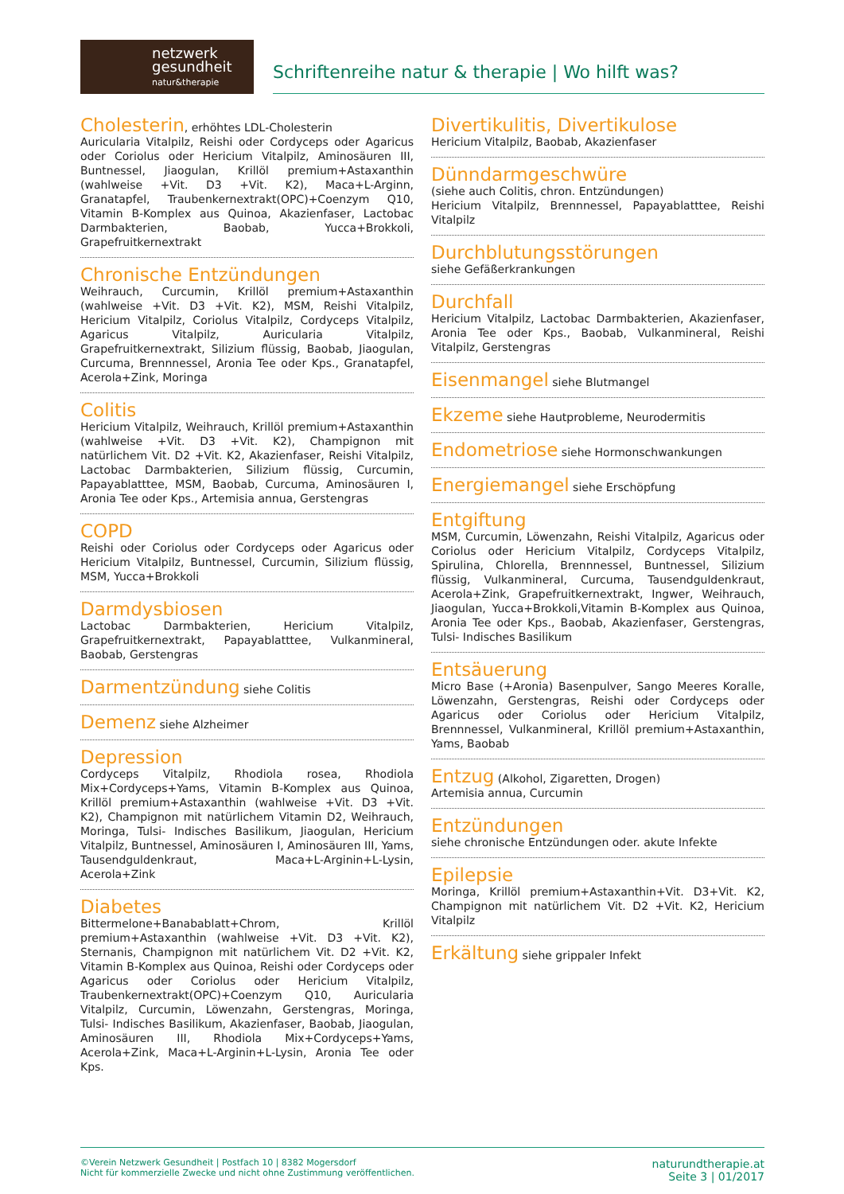netzwerk
gesundheit
natur&therapie
Schriftenreihe natur & therapie | Wo hilft was?
Cholesterin
, erhöhtes LDL-Cholesterin
Auricularia Vitalpilz, Reishi oder Cordyceps oder Agaricus oder Coriolus oder Hericium Vitalpilz, Aminosäuren III, Buntnessel, Jiaogulan, Krillöl premium+Astaxanthin (wahlweise +Vit. D3 +Vit. K2), Maca+L-Arginn, Granatapfel, Traubenkernextrakt(OPC)+Coenzym Q10, Vitamin B-Komplex aus Quinoa, Akazienfaser, Lactobac Darmbakterien, Baobab, Yucca+Brokkoli, Grapefruitkernextrakt
Chronische Entzündungen
Weihrauch, Curcumin, Krillöl premium+Astaxanthin (wahlweise +Vit. D3 +Vit. K2), MSM, Reishi Vitalpilz, Hericium Vitalpilz, Coriolus Vitalpilz, Cordyceps Vitalpilz, Agaricus Vitalpilz, Auricularia Vitalpilz, Grapefruitkernextrakt, Silizium flüssig, Baobab, Jiaogulan, Curcuma, Brennnessel, Aronia Tee oder Kps., Granatapfel, Acerola+Zink, Moringa
Colitis
Hericium Vitalpilz, Weihrauch, Krillöl premium+Astaxanthin (wahlweise +Vit. D3 +Vit. K2), Champignon mit natürlichem Vit. D2 +Vit. K2, Akazienfaser, Reishi Vitalpilz, Lactobac Darmbakterien, Silizium flüssig, Curcumin, Papayablatttee, MSM, Baobab, Curcuma, Aminosäuren I, Aronia Tee oder Kps., Artemisia annua, Gerstengras
COPD
Reishi oder Coriolus oder Cordyceps oder Agaricus oder Hericium Vitalpilz, Buntnessel, Curcumin, Silizium flüssig, MSM, Yucca+Brokkoli
Darmdysbiosen
Lactobac Darmbakterien, Hericium Vitalpilz, Grapefruitkernextrakt, Papayablatttee, Vulkanmineral, Baobab, Gerstengras
Darmentzündung
siehe Colitis
Demenz
siehe Alzheimer
Depression
Cordyceps Vitalpilz, Rhodiola rosea, Rhodiola Mix+Cordyceps+Yams, Vitamin B-Komplex aus Quinoa, Krillöl premium+Astaxanthin (wahlweise +Vit. D3 +Vit. K2), Champignon mit natürlichem Vitamin D2, Weihrauch, Moringa, Tulsi- Indisches Basilikum, Jiaogulan, Hericium Vitalpilz, Buntnessel, Aminosäuren I, Aminosäuren III, Yams, Tausendguldenkraut, Maca+L-Arginin+L-Lysin, Acerola+Zink
Diabetes
Bittermelone+Banabablatt+Chrom, Krillöl premium+Astaxanthin (wahlweise +Vit. D3 +Vit. K2), Sternanis, Champignon mit natürlichem Vit. D2 +Vit. K2, Vitamin B-Komplex aus Quinoa, Reishi oder Cordyceps oder Agaricus oder Coriolus oder Hericium Vitalpilz, Traubenkernextrakt(OPC)+Coenzym Q10, Auricularia Vitalpilz, Curcumin, Löwenzahn, Gerstengras, Moringa, Tulsi- Indisches Basilikum, Akazienfaser, Baobab, Jiaogulan, Aminosäuren III, Rhodiola Mix+Cordyceps+Yams, Acerola+Zink, Maca+L-Arginin+L-Lysin, Aronia Tee oder Kps.
Divertikulitis, Divertikulose
Hericium Vitalpilz, Baobab, Akazienfaser
Dünndarmgeschwüre
(siehe auch Colitis, chron. Entzündungen)
Hericium Vitalpilz, Brennnessel, Papayablatttee, Reishi Vitalpilz
Durchblutungsstörungen
siehe Gefäßerkrankungen
Durchfall
Hericium Vitalpilz, Lactobac Darmbakterien, Akazienfaser, Aronia Tee oder Kps., Baobab, Vulkanmineral, Reishi Vitalpilz, Gerstengras
Eisenmangel
siehe Blutmangel
Ekzeme
siehe Hautprobleme, Neurodermitis
Endometriose
siehe Hormonschwankungen
Energiemangel
siehe Erschöpfung
Entgiftung
MSM, Curcumin, Löwenzahn, Reishi Vitalpilz, Agaricus oder Coriolus oder Hericium Vitalpilz, Cordyceps Vitalpilz, Spirulina, Chlorella, Brennnessel, Buntnessel, Silizium flüssig, Vulkanmineral, Curcuma, Tausendguldenkraut, Acerola+Zink, Grapefruitkernextrakt, Ingwer, Weihrauch, Jiaogulan, Yucca+Brokkoli,Vitamin B-Komplex aus Quinoa, Aronia Tee oder Kps., Baobab, Akazienfaser, Gerstengras, Tulsi- Indisches Basilikum
Entsäuerung
Micro Base (+Aronia) Basenpulver, Sango Meeres Koralle, Löwenzahn, Gerstengras, Reishi oder Cordyceps oder Agaricus oder Coriolus oder Hericium Vitalpilz, Brennnessel, Vulkanmineral, Krillöl premium+Astaxanthin, Yams, Baobab
Entzug
(Alkohol, Zigaretten, Drogen)
Artemisia annua, Curcumin
Entzündungen
siehe chronische Entzündungen oder. akute Infekte
Epilepsie
Moringa, Krillöl premium+Astaxanthin+Vit. D3+Vit. K2, Champignon mit natürlichem Vit. D2 +Vit. K2, Hericium Vitalpilz
Erkältung
siehe grippaler Infekt
©Verein Netzwerk Gesundheit | Postfach 10 | 8382 Mogersdorf
Nicht für kommerzielle Zwecke und nicht ohne Zustimmung veröffentlichen.
naturundtherapie.at
Seite 3 | 01/2017